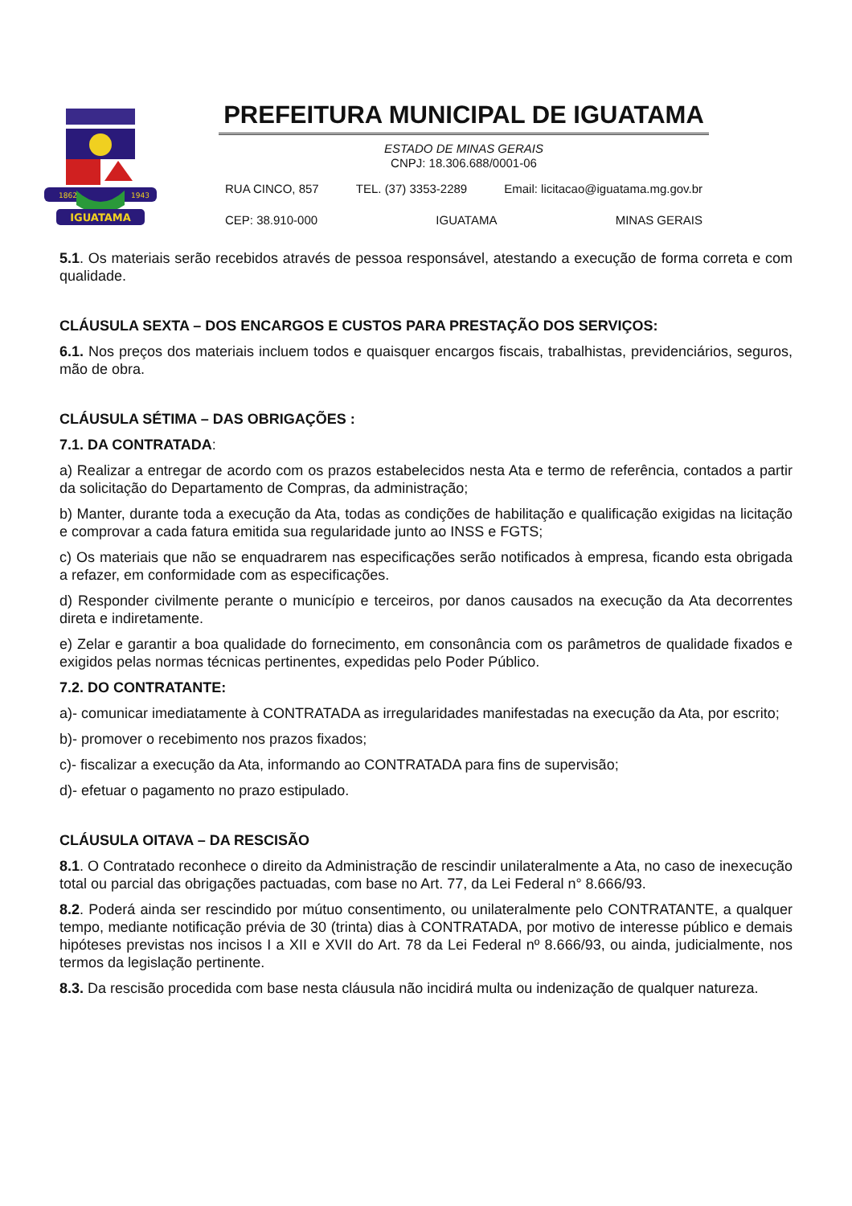IGUATAMA
1862
1943
PREFEITURA MUNICIPAL DE IGUATAMA
ESTADO DE MINAS GERAIS
CNPJ: 18.306.688/0001-06
RUA CINCO, 857 TEL. (37) 3353-2289 Email: licitacao@iguatama.mg.gov.br
CEP: 38.910-000 IGUATAMA MINAS GERAIS
5.1. Os materiais serão recebidos através de pessoa responsável, atestando a execução de forma correta e com qualidade.
CLÁUSULA SEXTA – DOS ENCARGOS E CUSTOS PARA PRESTAÇÃO DOS SERVIÇOS:
6.1. Nos preços dos materiais incluem todos e quaisquer encargos fiscais, trabalhistas, previdenciários, seguros, mão de obra.
CLÁUSULA SÉTIMA – DAS OBRIGAÇÕES :
7.1. DA CONTRATADA:
a) Realizar a entregar de acordo com os prazos estabelecidos nesta Ata e termo de referência, contados a partir da solicitação do Departamento de Compras, da administração;
b) Manter, durante toda a execução da Ata, todas as condições de habilitação e qualificação exigidas na licitação e comprovar a cada fatura emitida sua regularidade junto ao INSS e FGTS;
c) Os materiais que não se enquadrarem nas especificações serão notificados à empresa, ficando esta obrigada a refazer, em conformidade com as especificações.
d) Responder civilmente perante o município e terceiros, por danos causados na execução da Ata decorrentes direta e indiretamente.
e) Zelar e garantir a boa qualidade do fornecimento, em consonância com os parâmetros de qualidade fixados e exigidos pelas normas técnicas pertinentes, expedidas pelo Poder Público.
7.2. DO CONTRATANTE:
a)- comunicar imediatamente à CONTRATADA as irregularidades manifestadas na execução da Ata, por escrito;
b)- promover o recebimento nos prazos fixados;
c)- fiscalizar a execução da Ata, informando ao CONTRATADA para fins de supervisão;
d)- efetuar o pagamento no prazo estipulado.
CLÁUSULA OITAVA – DA RESCISÃO
8.1. O Contratado reconhece o direito da Administração de rescindir unilateralmente a Ata, no caso de inexecução total ou parcial das obrigações pactuadas, com base no Art. 77, da Lei Federal n° 8.666/93.
8.2. Poderá ainda ser rescindido por mútuo consentimento, ou unilateralmente pelo CONTRATANTE, a qualquer tempo, mediante notificação prévia de 30 (trinta) dias à CONTRATADA, por motivo de interesse público e demais hipóteses previstas nos incisos I a XII e XVII do Art. 78 da Lei Federal nº 8.666/93, ou ainda, judicialmente, nos termos da legislação pertinente.
8.3. Da rescisão procedida com base nesta cláusula não incidirá multa ou indenização de qualquer natureza.